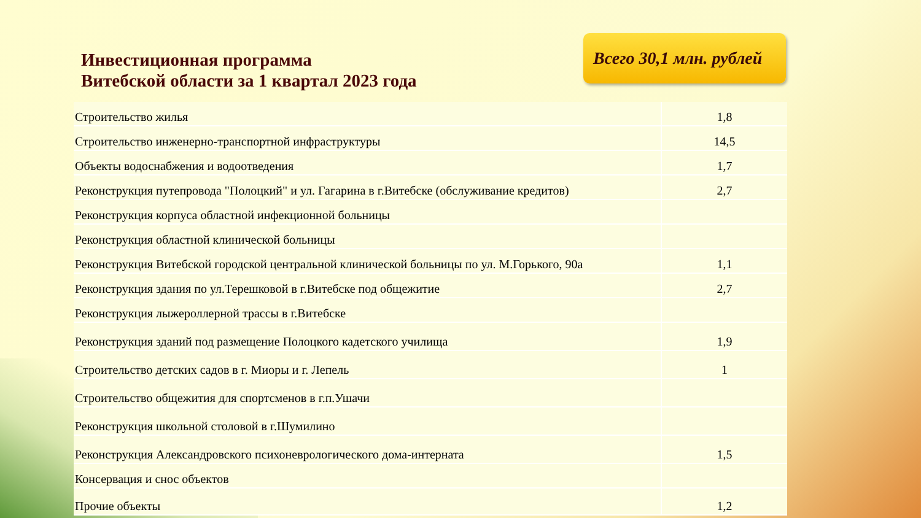Инвестиционная программа
Витебской области за 1 квартал 2023 года
Всего 30,1 млн. рублей
| Строительство жилья | 1,8 |
| Строительство инженерно-транспортной инфраструктуры | 14,5 |
| Объекты водоснабжения и водоотведения | 1,7 |
| Реконструкция путепровода "Полоцкий" и ул. Гагарина в г.Витебске (обслуживание кредитов) | 2,7 |
| Реконструкция корпуса областной инфекционной больницы | |
| Реконструкция областной клинической больницы | |
| Реконструкция Витебской городской центральной клинической больницы по ул. М.Горького, 90а | 1,1 |
| Реконструкция здания по ул.Терешковой в г.Витебске под общежитие | 2,7 |
| Реконструкция лыжероллерной трассы в г.Витебске | |
| Реконструкция зданий под размещение Полоцкого кадетского училища | 1,9 |
| Строительство детских садов в г. Миоры и г. Лепель | 1 |
| Строительство общежития для спортсменов в г.п.Ушачи | |
| Реконструкция школьной столовой в г.Шумилино | |
| Реконструкция Александровского психоневрологического дома-интерната | 1,5 |
| Консервация и снос объектов | |
| Прочие объекты | 1,2 |